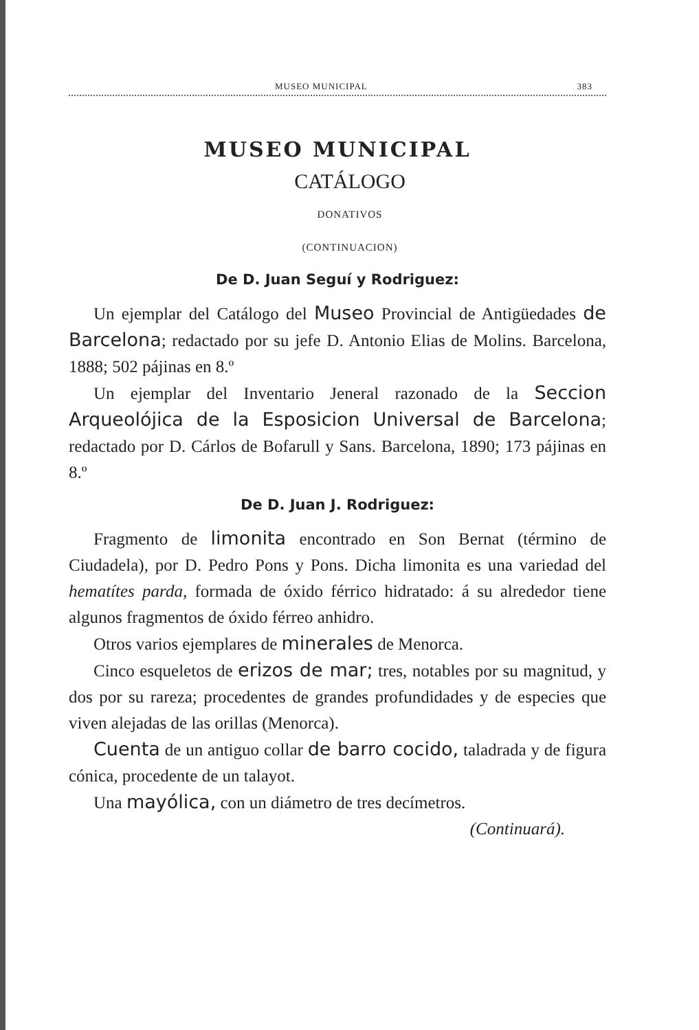MUSEO MUNICIPAL 383
MUSEO MUNICIPAL
CATÁLOGO
DONATIVOS
(CONTINUACION)
De D. Juan Seguí y Rodriguez:
Un ejemplar del Catálogo del Museo Provincial de Antigüedades de Barcelona; redactado por su jefe D. Antonio Elias de Molins. Barcelona, 1888; 502 pájinas en 8.º
Un ejemplar del Inventario Jeneral razonado de la Seccion Arqueolójica de la Esposicion Universal de Barcelona; redactado por D. Cárlos de Bofarull y Sans. Barcelona, 1890; 173 pájinas en 8.º
De D. Juan J. Rodriguez:
Fragmento de limonita encontrado en Son Bernat (término de Ciudadela), por D. Pedro Pons y Pons. Dicha limonita es una variedad del hematítes parda, formada de óxido férrico hidratado: á su alrededor tiene algunos fragmentos de óxido férreo anhidro.
Otros varios ejemplares de minerales de Menorca.
Cinco esqueletos de erizos de mar; tres, notables por su magnitud, y dos por su rareza; procedentes de grandes profundidades y de especies que viven alejadas de las orillas (Menorca).
Cuenta de un antiguo collar de barro cocido, taladrada y de figura cónica, procedente de un talayot.
Una mayólica, con un diámetro de tres decímetros.
(Continuará).